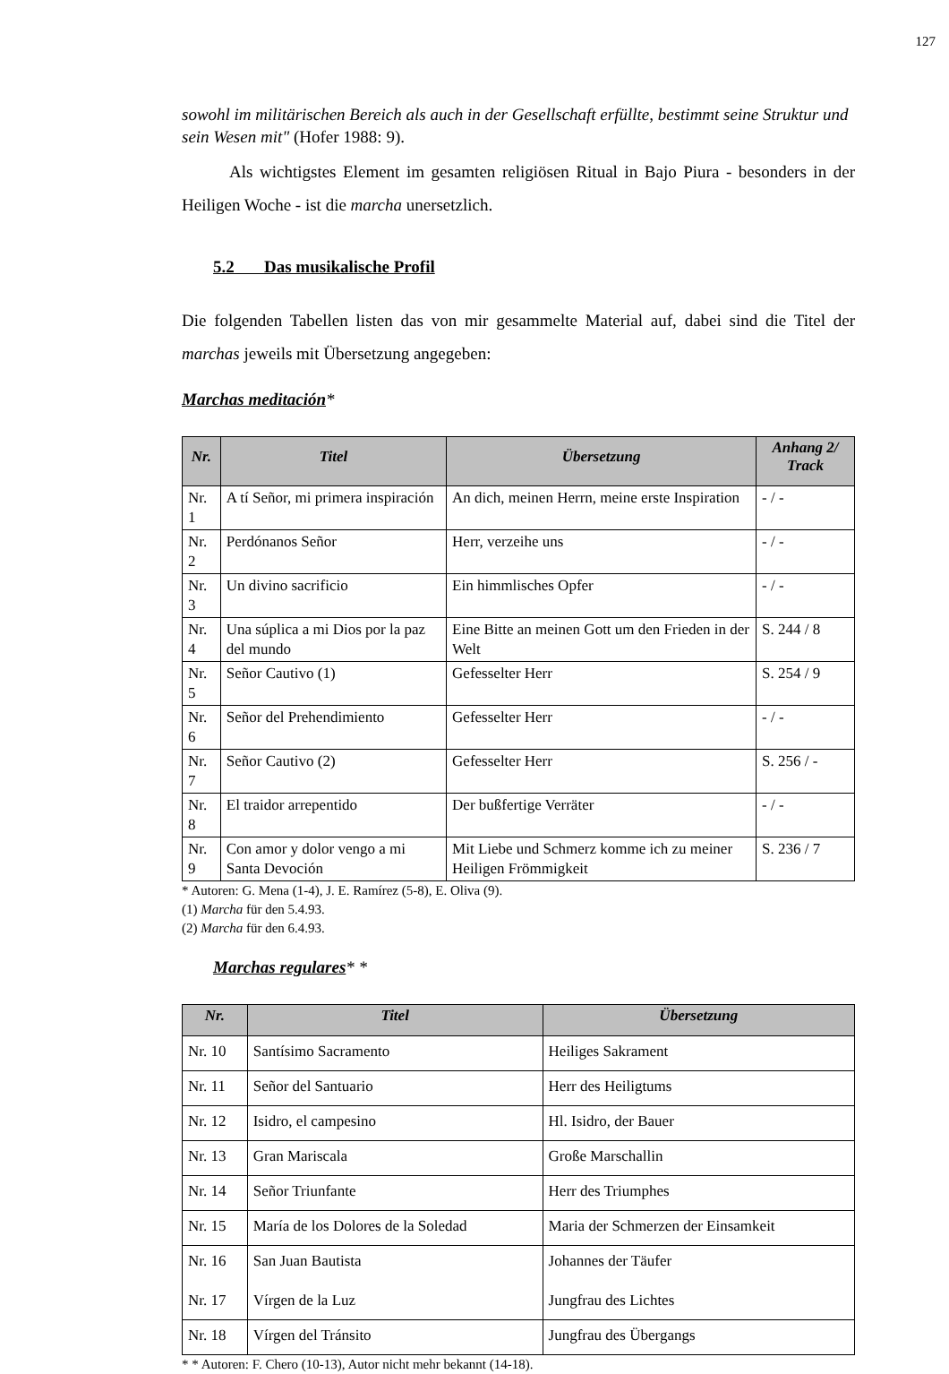127
sowohl im militärischen Bereich als auch in der Gesellschaft erfüllte, bestimmt seine Struktur und sein Wesen mit" (Hofer 1988: 9).
Als wichtigstes Element im gesamten religiösen Ritual in Bajo Piura - besonders in der Heiligen Woche - ist die marcha unersetzlich.
5.2 Das musikalische Profil
Die folgenden Tabellen listen das von mir gesammelte Material auf, dabei sind die Titel der marchas jeweils mit Übersetzung angegeben:
Marchas meditación*
| Nr. | Titel | Übersetzung | Anhang 2/ Track |
| --- | --- | --- | --- |
| Nr. 1 | A tí Señor, mi primera inspiración | An dich, meinen Herrn, meine erste Inspiration | - / - |
| Nr. 2 | Perdónanos Señor | Herr, verzeihe uns | - / - |
| Nr. 3 | Un divino sacrificio | Ein himmlisches Opfer | - / - |
| Nr. 4 | Una súplica a mi Dios por la paz del mundo | Eine Bitte an meinen Gott um den Frieden in der Welt | S. 244 / 8 |
| Nr. 5 | Señor Cautivo (1) | Gefesselter Herr | S. 254 / 9 |
| Nr. 6 | Señor del Prehendimiento | Gefesselter Herr | - / - |
| Nr. 7 | Señor Cautivo (2) | Gefesselter Herr | S. 256 / - |
| Nr. 8 | El traidor arrepentido | Der bußfertige Verräter | - / - |
| Nr. 9 | Con amor y dolor vengo a mi Santa Devoción | Mit Liebe und Schmerz komme ich zu meiner Heiligen Frömmigkeit | S. 236 / 7 |
* Autoren: G. Mena (1-4), J. E. Ramírez (5-8), E. Oliva (9).
(1) Marcha für den 5.4.93.
(2) Marcha für den 6.4.93.
Marchas regulares* *
| Nr. | Titel | Übersetzung |
| --- | --- | --- |
| Nr. 10 | Santísimo Sacramento | Heiliges Sakrament |
| Nr. 11 | Señor del Santuario | Herr des Heiligtums |
| Nr. 12 | Isidro, el campesino | Hl. Isidro, der Bauer |
| Nr. 13 | Gran Mariscala | Große Marschallin |
| Nr. 14 | Señor Triunfante | Herr des Triumphes |
| Nr. 15 | María de los Dolores de la Soledad | Maria der Schmerzen der Einsamkeit |
| Nr. 16 Nr. 17 | San Juan Bautista Vírgen de la Luz | Johannes der Täufer Jungfrau des Lichtes |
| Nr. 18 | Vírgen del Tránsito | Jungfrau des Übergangs |
* * Autoren: F. Chero (10-13), Autor nicht mehr bekannt (14-18).